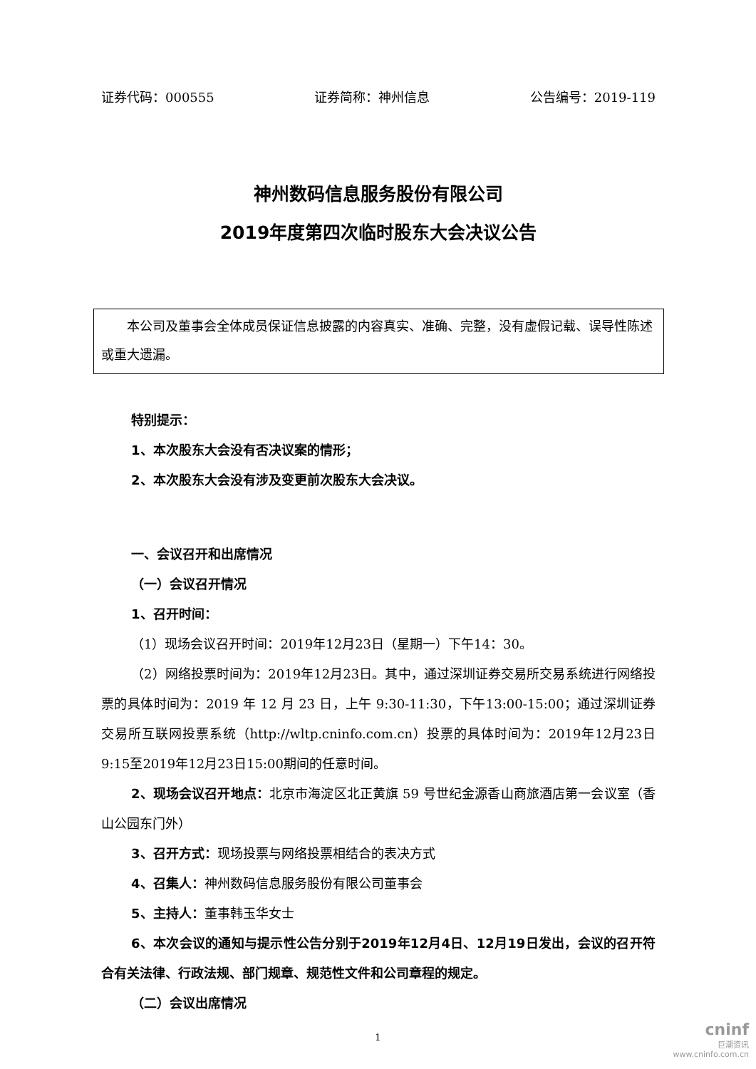证券代码：000555 证券简称：神州信息 公告编号：2019-119
神州数码信息服务股份有限公司
2019年度第四次临时股东大会决议公告
本公司及董事会全体成员保证信息披露的内容真实、准确、完整，没有虚假记载、误导性陈述或重大遗漏。
特别提示：
1、本次股东大会没有否决议案的情形；
2、本次股东大会没有涉及变更前次股东大会决议。
一、会议召开和出席情况
（一）会议召开情况
1、召开时间：
（1）现场会议召开时间：2019年12月23日（星期一）下午14：30。
（2）网络投票时间为：2019年12月23日。其中，通过深圳证券交易所交易系统进行网络投票的具体时间为：2019 年 12 月 23 日，上午 9:30-11:30，下午13:00-15:00；通过深圳证券交易所互联网投票系统（http://wltp.cninfo.com.cn）投票的具体时间为：2019年12月23日9:15至2019年12月23日15:00期间的任意时间。
2、现场会议召开地点：北京市海淀区北正黄旗 59 号世纪金源香山商旅酒店第一会议室（香山公园东门外）
3、召开方式：现场投票与网络投票相结合的表决方式
4、召集人：神州数码信息服务股份有限公司董事会
5、主持人：董事韩玉华女士
6、本次会议的通知与提示性公告分别于2019年12月4日、12月19日发出，会议的召开符合有关法律、行政法规、部门规章、规范性文件和公司章程的规定。
（二）会议出席情况
1
cninf
巨潮资讯
www.cninfo.com.cn